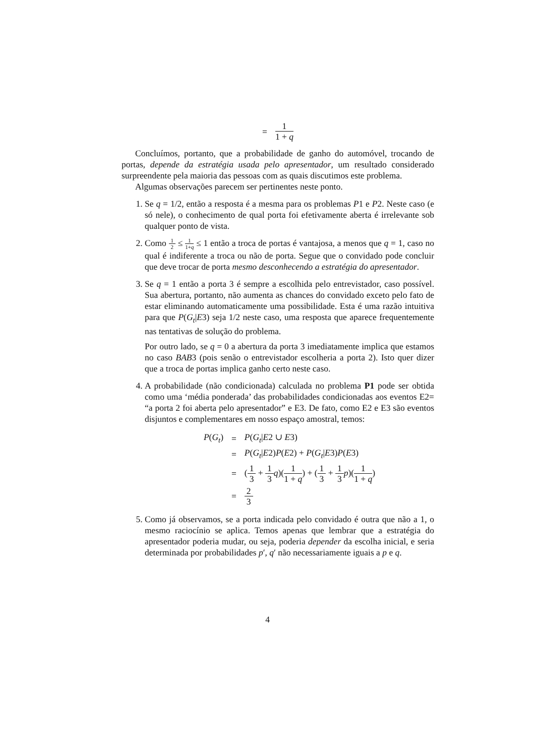| = | 1 1 + q |
Concluímos, portanto, que a probabilidade de ganho do automóvel, trocando de portas, depende da estratégia usada pelo apresentador, um resultado considerado surpreendente pela maioria das pessoas com as quais discutimos este problema.
Algumas observações parecem ser pertinentes neste ponto.
1. Se q = 1/2, então a resposta é a mesma para os problemas P1 e P2. Neste caso (e só nele), o conhecimento de qual porta foi efetivamente aberta é irrelevante sob qualquer ponto de vista.
2. Como 1 2 ≤ 1 1+q ≤ 1 então a troca de portas é vantajosa, a menos que q = 1, caso no qual é indiferente a troca ou não de porta. Segue que o convidado pode concluir que deve trocar de porta mesmo desconhecendo a estratégia do apresentador.
3. Se q = 1 então a porta 3 é sempre a escolhida pelo entrevistador, caso possível. Sua abertura, portanto, não aumenta as chances do convidado exceto pelo fato de estar eliminando automaticamente uma possibilidade. Esta é uma razão intuitiva para que P(G<sub>t</sub>|E3) seja 1/2 neste caso, uma resposta que aparece frequentemente nas tentativas de solução do problema.
Por outro lado, se q = 0 a abertura da porta 3 imediatamente implica que estamos no caso BAB3 (pois senão o entrevistador escolheria a porta 2). Isto quer dizer que a troca de portas implica ganho certo neste caso.
4. A probabilidade (não condicionada) calculada no problema P1 pode ser obtida como uma ‘média ponderada’ das probabilidades condicionadas aos eventos E2= “a porta 2 foi aberta pelo apresentador” e E3. De fato, como E2 e E3 são eventos disjuntos e complementares em nosso espaço amostral, temos:
| P ( G<sub>t</sub> ) | = | P ( G<sub>t</sub> / E 2 ∪ E 3) |
| | = | P ( G<sub>t</sub> / E 2) P ( E 2) + P ( G<sub>t</sub> / E 3) P ( E 3) |
| | = | ( 1 3 + 1 3 q )( 1 1 + q ) + ( 1 3 + 1 3 p )( 1 1 + q ) |
| | = | 2 3 |
5. Como já observamos, se a porta indicada pelo convidado é outra que não a 1, o mesmo raciocínio se aplica. Temos apenas que lembrar que a estratégia do apresentador poderia mudar, ou seja, poderia depender da escolha inicial, e seria determinada por probabilidades p′, q′ não necessariamente iguais a p e q.
4